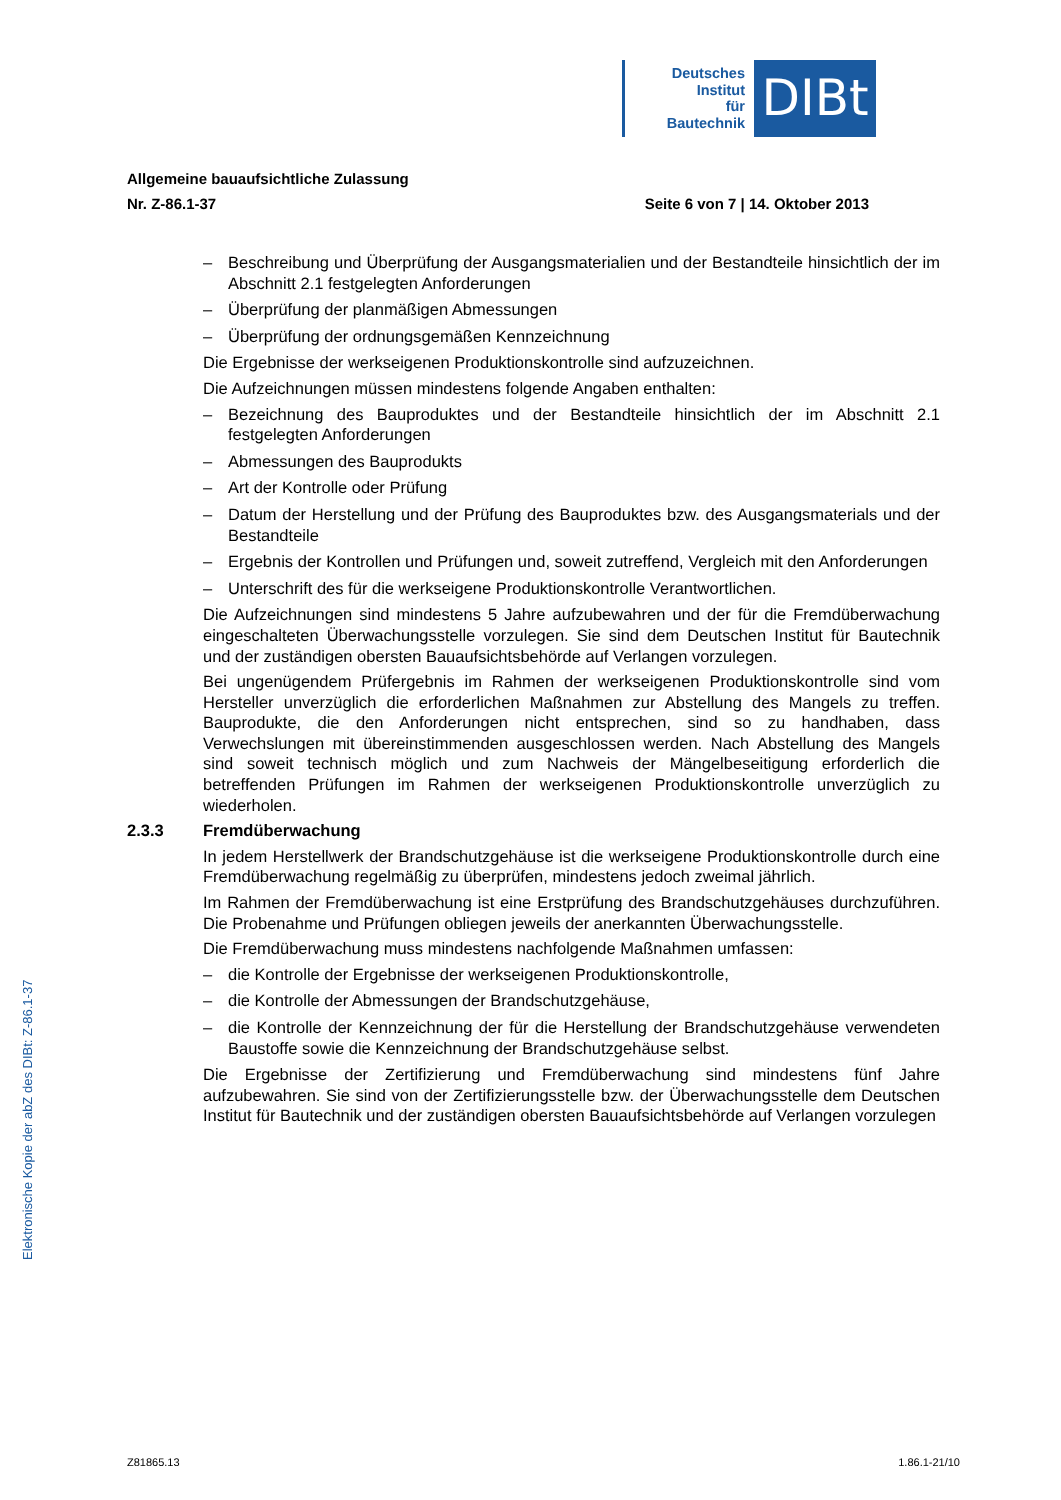Deutsches
Institut
für
Bautechnik
DIBt
Allgemeine bauaufsichtliche Zulassung
Nr. Z-86.1-37 Seite 6 von 7 | 14. Oktober 2013
– Beschreibung und Überprüfung der Ausgangsmaterialien und der Bestandteile hinsichtlich der im Abschnitt 2.1 festgelegten Anforderungen
– Überprüfung der planmäßigen Abmessungen
– Überprüfung der ordnungsgemäßen Kennzeichnung
Die Ergebnisse der werkseigenen Produktionskontrolle sind aufzuzeichnen.
Die Aufzeichnungen müssen mindestens folgende Angaben enthalten:
– Bezeichnung des Bauproduktes und der Bestandteile hinsichtlich der im Abschnitt 2.1 festgelegten Anforderungen
– Abmessungen des Bauprodukts
– Art der Kontrolle oder Prüfung
– Datum der Herstellung und der Prüfung des Bauproduktes bzw. des Ausgangsmaterials und der Bestandteile
– Ergebnis der Kontrollen und Prüfungen und, soweit zutreffend, Vergleich mit den Anforderungen
– Unterschrift des für die werkseigene Produktionskontrolle Verantwortlichen.
Die Aufzeichnungen sind mindestens 5 Jahre aufzubewahren und der für die Fremdüberwachung eingeschalteten Überwachungsstelle vorzulegen. Sie sind dem Deutschen Institut für Bautechnik und der zuständigen obersten Bauaufsichtsbehörde auf Verlangen vorzulegen.
Bei ungenügendem Prüfergebnis im Rahmen der werkseigenen Produktionskontrolle sind vom Hersteller unverzüglich die erforderlichen Maßnahmen zur Abstellung des Mangels zu treffen. Bauprodukte, die den Anforderungen nicht entsprechen, sind so zu handhaben, dass Verwechslungen mit übereinstimmenden ausgeschlossen werden. Nach Abstellung des Mangels sind soweit technisch möglich und zum Nachweis der Mängelbeseitigung erforderlich die betreffenden Prüfungen im Rahmen der werkseigenen Produktionskontrolle unverzüglich zu wiederholen.
2.3.3 Fremdüberwachung
In jedem Herstellwerk der Brandschutzgehäuse ist die werkseigene Produktionskontrolle durch eine Fremdüberwachung regelmäßig zu überprüfen, mindestens jedoch zweimal jährlich.
Im Rahmen der Fremdüberwachung ist eine Erstprüfung des Brandschutzgehäuses durchzuführen. Die Probenahme und Prüfungen obliegen jeweils der anerkannten Überwachungsstelle.
Die Fremdüberwachung muss mindestens nachfolgende Maßnahmen umfassen:
– die Kontrolle der Ergebnisse der werkseigenen Produktionskontrolle,
– die Kontrolle der Abmessungen der Brandschutzgehäuse,
– die Kontrolle der Kennzeichnung der für die Herstellung der Brandschutzgehäuse verwendeten Baustoffe sowie die Kennzeichnung der Brandschutzgehäuse selbst.
Die Ergebnisse der Zertifizierung und Fremdüberwachung sind mindestens fünf Jahre aufzubewahren. Sie sind von der Zertifizierungsstelle bzw. der Überwachungsstelle dem Deutschen Institut für Bautechnik und der zuständigen obersten Bauaufsichtsbehörde auf Verlangen vorzulegen
Elektronische Kopie der abZ des DIBt: Z-86.1-37
Z81865.13 1.86.1-21/10